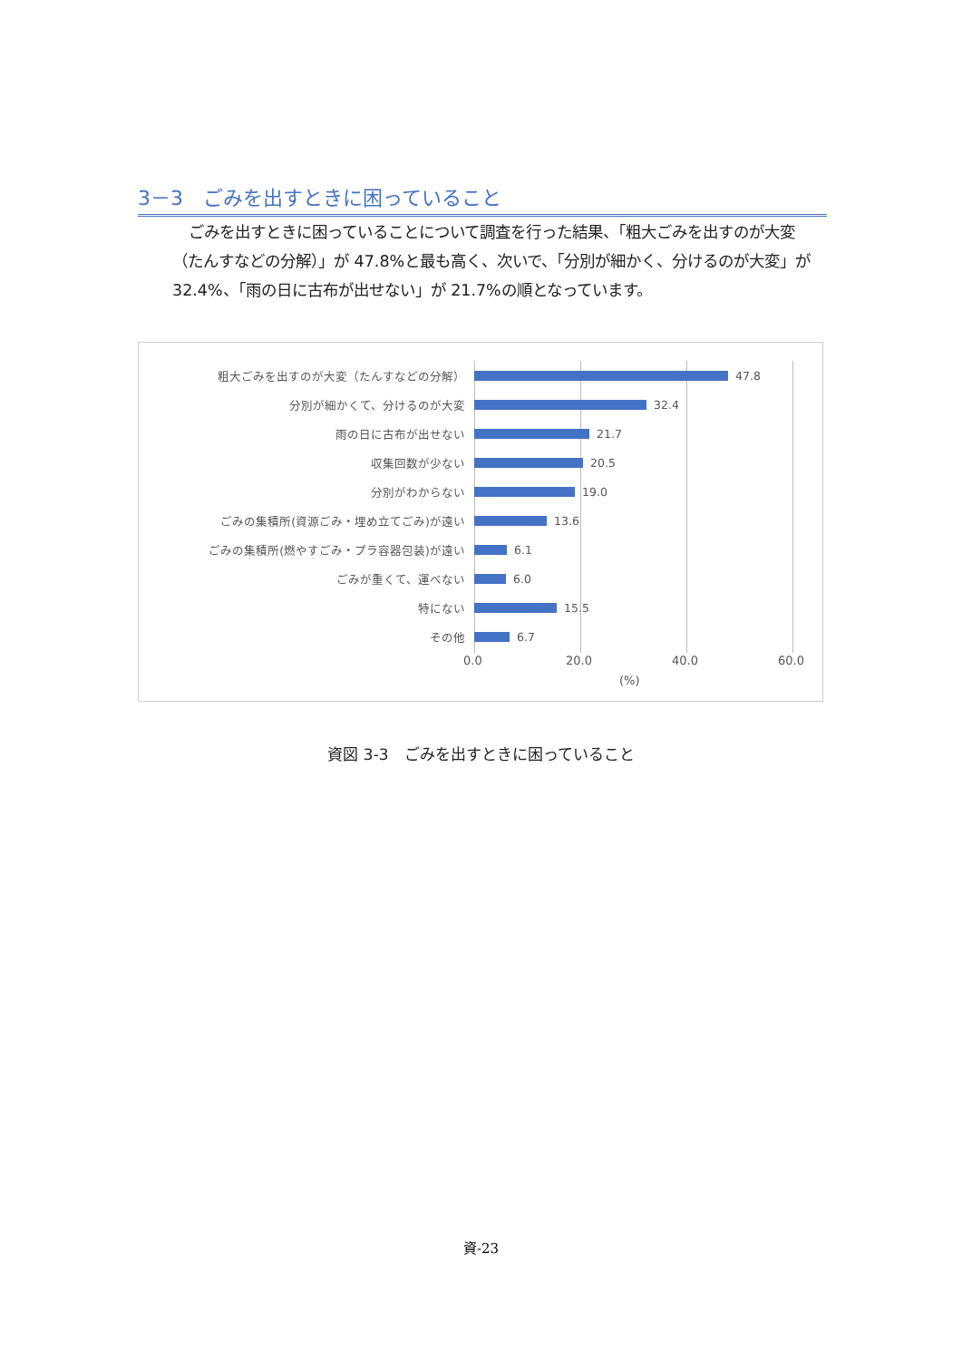3－3　ごみを出すときに困っていること
ごみを出すときに困っていることについて調査を行った結果、「粗大ごみを出すのが大変（たんすなどの分解）」が 47.8%と最も高く、次いで、「分別が細かく、分けるのが大変」が 32.4%、「雨の日に古布が出せない」が 21.7%の順となっています。
粗大ごみを出すのが大変（たんすなどの分解） 47.8
分別が細かくて、分けるのが大変 32.4
雨の日に古布が出せない 21.7
収集回数が少ない 20.5
分別がわからない 19.0
ごみの集積所(資源ごみ・埋め立てごみ)が遠い 13.6
ごみの集積所(燃やすごみ・プラ容器包装)が遠い 6.1
ごみが重くて、運べない 6.0
特にない 15.5
その他 6.7
0.0 20.0 40.0 60.0
(%)
資図 3-3　ごみを出すときに困っていること
資-23